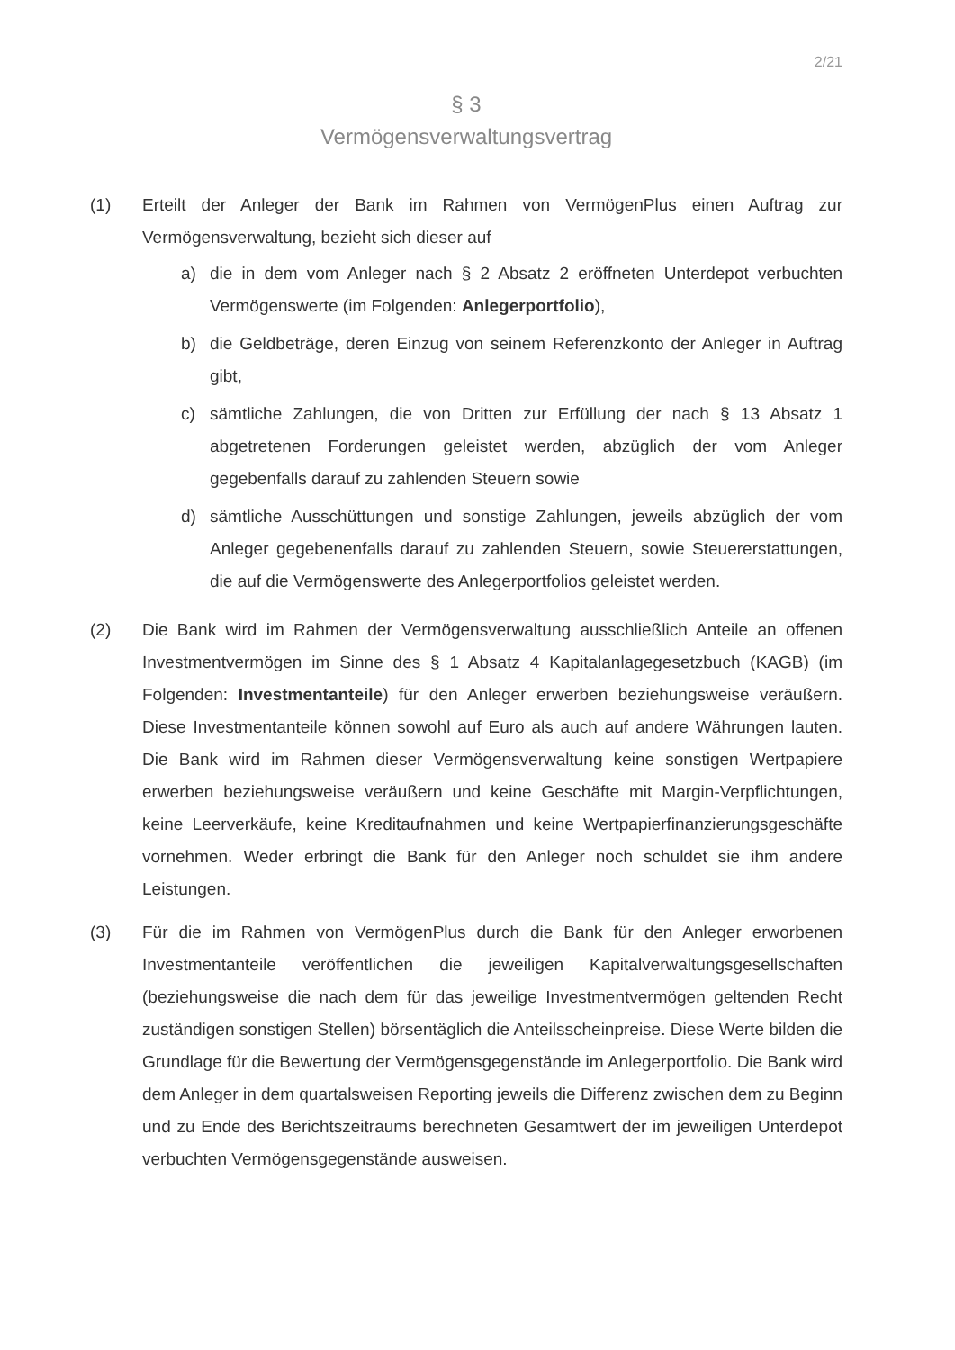2/21
§ 3
Vermögensverwaltungsvertrag
(1) Erteilt der Anleger der Bank im Rahmen von VermögenPlus einen Auftrag zur Vermögensverwaltung, bezieht sich dieser auf
a) die in dem vom Anleger nach § 2 Absatz 2 eröffneten Unterdepot verbuchten Vermögenswerte (im Folgenden: Anlegerportfolio),
b) die Geldbeträge, deren Einzug von seinem Referenzkonto der Anleger in Auftrag gibt,
c) sämtliche Zahlungen, die von Dritten zur Erfüllung der nach § 13 Absatz 1 abgetretenen Forderungen geleistet werden, abzüglich der vom Anleger gegebenfalls darauf zu zahlenden Steuern sowie
d) sämtliche Ausschüttungen und sonstige Zahlungen, jeweils abzüglich der vom Anleger gegebenenfalls darauf zu zahlenden Steuern, sowie Steuererstattungen, die auf die Vermögenswerte des Anlegerportfolios geleistet werden.
(2) Die Bank wird im Rahmen der Vermögensverwaltung ausschließlich Anteile an offenen Investmentvermögen im Sinne des § 1 Absatz 4 Kapitalanlagegesetzbuch (KAGB) (im Folgenden: Investmentanteile) für den Anleger erwerben beziehungsweise veräußern. Diese Investmentanteile können sowohl auf Euro als auch auf andere Währungen lauten. Die Bank wird im Rahmen dieser Vermögensverwaltung keine sonstigen Wertpapiere erwerben beziehungsweise veräußern und keine Geschäfte mit Margin-Verpflichtungen, keine Leerverkäufe, keine Kreditaufnahmen und keine Wertpapierfinanzierungsgeschäfte vornehmen. Weder erbringt die Bank für den Anleger noch schuldet sie ihm andere Leistungen.
(3) Für die im Rahmen von VermögenPlus durch die Bank für den Anleger erworbenen Investmentanteile veröffentlichen die jeweiligen Kapitalverwaltungsgesellschaften (beziehungsweise die nach dem für das jeweilige Investmentvermögen geltenden Recht zuständigen sonstigen Stellen) börsentäglich die Anteilsscheinpreise. Diese Werte bilden die Grundlage für die Bewertung der Vermögensgegenstände im Anlegerportfolio. Die Bank wird dem Anleger in dem quartalsweisen Reporting jeweils die Differenz zwischen dem zu Beginn und zu Ende des Berichtszeitraums berechneten Gesamtwert der im jeweiligen Unterdepot verbuchten Vermögensgegenstände ausweisen.